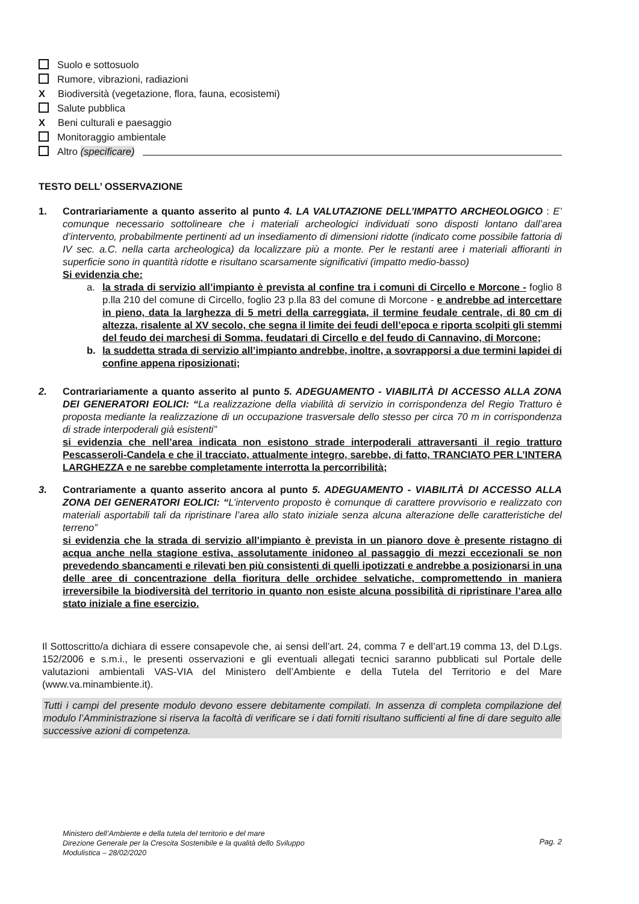Suolo e sottosuolo
Rumore, vibrazioni, radiazioni
X Biodiversità (vegetazione, flora, fauna, ecosistemi)
Salute pubblica
X Beni culturali e paesaggio
Monitoraggio ambientale
Altro (specificare)
TESTO DELL’ OSSERVAZIONE
1.
Contrariariamente a quanto asserito al punto 4. LA VALUTAZIONE DELL’IMPATTO ARCHEOLOGICO : E’ comunque necessario sottolineare che i materiali archeologici individuati sono disposti lontano dall’area d’intervento, probabilmente pertinenti ad un insediamento di dimensioni ridotte (indicato come possibile fattoria di IV sec. a.C. nella carta archeologica) da localizzare più a monte. Per le restanti aree i materiali affioranti in superficie sono in quantità ridotte e risultano scarsamente significativi (impatto medio-basso)
Si evidenzia che:
a. la strada di servizio all’impianto è prevista al confine tra i comuni di Circello e Morcone - foglio 8 p.lla 210 del comune di Circello, foglio 23 p.lla 83 del comune di Morcone - e andrebbe ad intercettare in pieno, data la larghezza di 5 metri della carreggiata, il termine feudale centrale, di 80 cm di altezza, risalente al XV secolo, che segna il limite dei feudi dell’epoca e riporta scolpiti gli stemmi del feudo dei marchesi di Somma, feudatari di Circello e del feudo di Cannavino, di Morcone;
b. la suddetta strada di servizio all’impianto andrebbe, inoltre, a sovrapporsi a due termini lapidei di confine appena riposizionati;
2.
Contrariariamente a quanto asserito al punto 5. ADEGUAMENTO - VIABILITÀ DI ACCESSO ALLA ZONA DEI GENERATORI EOLICI: “La realizzazione della viabilità di servizio in corrispondenza del Regio Tratturo è proposta mediante la realizzazione di un occupazione trasversale dello stesso per circa 70 m in corrispondenza di strade interpoderali già esistenti”
si evidenzia che nell’area indicata non esistono strade interpoderali attraversanti il regio tratturo Pescasseroli-Candela e che il tracciato, attualmente integro, sarebbe, di fatto, TRANCIATO PER L’INTERA LARGHEZZA e ne sarebbe completamente interrotta la percorribilità;
3.
Contrariamente a quanto asserito ancora al punto 5. ADEGUAMENTO - VIABILITÀ DI ACCESSO ALLA ZONA DEI GENERATORI EOLICI: “L’intervento proposto è comunque di carattere provvisorio e realizzato con materiali asportabili tali da ripristinare l’area allo stato iniziale senza alcuna alterazione delle caratteristiche del terreno”
si evidenzia che la strada di servizio all’impianto è prevista in un pianoro dove è presente ristagno di acqua anche nella stagione estiva, assolutamente inidoneo al passaggio di mezzi eccezionali se non prevedendo sbancamenti e rilevati ben più consistenti di quelli ipotizzati e andrebbe a posizionarsi in una delle aree di concentrazione della fioritura delle orchidee selvatiche, compromettendo in maniera irreversibile la biodiversità del territorio in quanto non esiste alcuna possibilità di ripristinare l’area allo stato iniziale a fine esercizio.
Il Sottoscritto/a dichiara di essere consapevole che, ai sensi dell’art. 24, comma 7 e dell’art.19 comma 13, del D.Lgs. 152/2006 e s.m.i., le presenti osservazioni e gli eventuali allegati tecnici saranno pubblicati sul Portale delle valutazioni ambientali VAS-VIA del Ministero dell’Ambiente e della Tutela del Territorio e del Mare (www.va.minambiente.it).
Tutti i campi del presente modulo devono essere debitamente compilati. In assenza di completa compilazione del modulo l’Amministrazione si riserva la facoltà di verificare se i dati forniti risultano sufficienti al fine di dare seguito alle successive azioni di competenza.
Ministero dell’Ambiente e della tutela del territorio e del mare
Direzione Generale per la Crescita Sostenibile e la qualità dello Sviluppo
Modulistica – 28/02/2020
Pag. 2